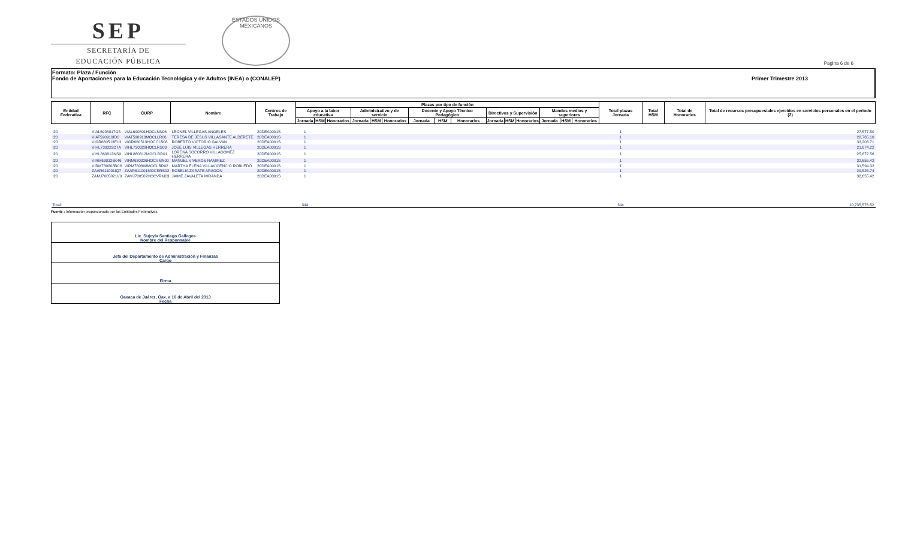SEP
SECRETARÍA DE
EDUCACIÓN PÚBLICA
ESTADOS UNIDOS MEXICANOS
Pagina 6 de 6
Formato: Plaza / Función
Fondo de Aportaciones para la Educación Tecnológica y de Adultos (INEA) o (CONALEP) Primer Trimestre 2013
| Entidad Federativa | RFC | CURP | Nombre | Centros de Trabajo | Plazas por tipo de función | | | | | | | | | | | | | | | Total plazas Jornada | Total HSM | Total de Honorarios | Total de recursos presupuestales ejercidos en servicios personales en el periodo (2) |
| --- | --- | --- | --- | --- | --- | --- | --- | --- | --- | --- | --- | --- | --- | --- | --- | --- | --- | --- | --- | --- | --- | --- | --- |
| | | | | | Apoyo a la labor educativa | | | Administrativo y de servicio | | | Docente y Apoyo Técnico Pedagógico | | | Directivos y Supervisión | | | Mandos medios y superiores | | | | | | |
| | | | | | Jornada | HSM | Honorarios | Jornada | HSM | Honorarios | Jornada | HSM | Honorarios | Jornada | HSM | Honorarios | Jornada | HSM | Honorarios | | | | |
| I20 | VIAL6908017G5 | VIAL690801HOCLNN06 | LEONEL VILLEGAS ANGELES | 20DEA0001S | 1 | | | | | | | | | | | | | | | 1 | | | 27,577.50 |
| I20 | VIAT590910ID0 | VIAT590910MOCLLR06 | TERESA DE JESUS VILLASANTE ALDERETE | 20DEA0001S | 1 | | | | | | | | | | | | | | | 1 | | | 28,765.10 |
| I20 | VIGR660513EU1 | VIGR660513HOCCLB08 | ROBERTO VICTORIO GALVAN | 20DEA0001S | 1 | | | | | | | | | | | | | | | 1 | | | 33,203.71 |
| I20 | VIHL730329D7A | VIHL730329HOCLRS03 | JOSE LUIS VILLEGAS HERRERA | 20DEA0001S | 1 | | | | | | | | | | | | | | | 1 | | | 21,674.22 |
| I20 | VIHL860812NS9 | VIHL860812MOCLRR01 | LORENA SOCORRO VILLAGOMEZ HERRERA | 20DEA0001S | 1 | | | | | | | | | | | | | | | 1 | | | 25,672.56 |
| I20 | VIRM630326K46 | VIRM630326HOCVMN00 | MANUEL VIVEROS RAMIREZ | 20DEA0001S | 1 | | | | | | | | | | | | | | | 1 | | | 32,655.42 |
| I20 | VIRM780808BC6 | VIRM780808MOCLBR02 | MARTHA ELENA VILLAVICENCIO ROBLEDO | 20DEA0001S | 1 | | | | | | | | | | | | | | | 1 | | | 31,594.32 |
| I20 | ZAAR611001IQ7 | ZAAR611001MOCRRS02 | ROSELIA ZARATE ARAGON | 20DEA0001S | 1 | | | | | | | | | | | | | | | 1 | | | 29,525.74 |
| I20 | ZAMJ7005021V0 | ZAMJ700502HOCVRM03 | JAIME ZAVALETA MIRANDA | 20DEA0001S | 1 | | | | | | | | | | | | | | | 1 | | | 32,655.42 |
| Total: | | | | | 344 | | | | | | | | | | | | | | | 344 | | | 10,735,576.52 |
Fuente : Información proporcionada por las Entidades Federativas.
Lic. Sujeyla Santiago Gallegos
Nombre del Responsable
Jefa del Departamento de Administración y Finanzas
Cargo
Firma
Oaxaca de Juárez, Oax. a 10 de Abril del 2013
Fecha